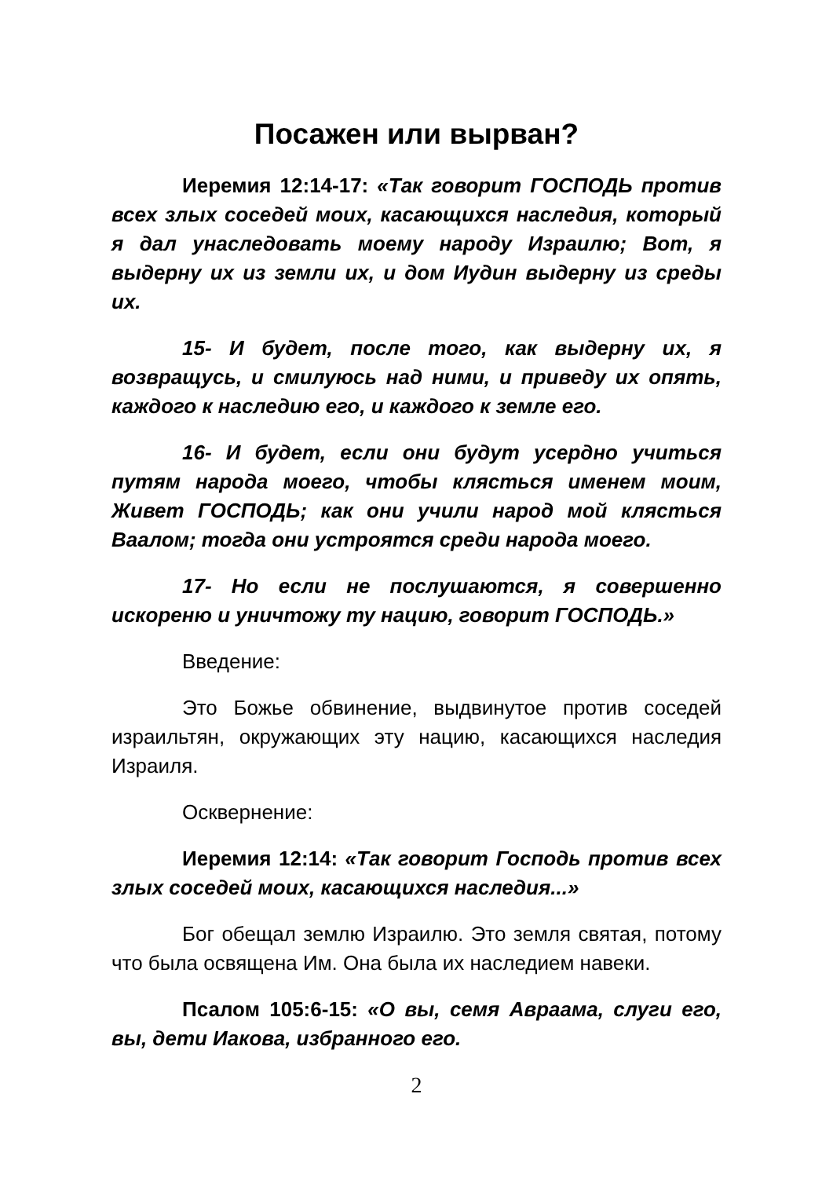Посажен или вырван?
Иеремия 12:14-17: «Так говорит ГОСПОДЬ против всех злых соседей моих, касающихся наследия, который я дал унаследовать моему народу Израилю; Вот, я выдерну их из земли их, и дом Иудин выдерну из среды их.
15- И будет, после того, как выдерну их, я возвращусь, и смилуюсь над ними, и приведу их опять, каждого к наследию его, и каждого к земле его.
16- И будет, если они будут усердно учиться путям народа моего, чтобы клясться именем моим, Живет ГОСПОДЬ; как они учили народ мой клясться Ваалом; тогда они устроятся среди народа моего.
17- Но если не послушаются, я совершенно искореню и уничтожу ту нацию, говорит ГОСПОДЬ.»
Введение:
Это Божье обвинение, выдвинутое против соседей израильтян, окружающих эту нацию, касающихся наследия Израиля.
Осквернение:
Иеремия 12:14: «Так говорит Господь против всех злых соседей моих, касающихся наследия...»
Бог обещал землю Израилю. Это земля святая, потому что была освящена Им. Она была их наследием навеки.
Псалом 105:6-15: «О вы, семя Авраама, слуги его, вы, дети Иакова, избранного его.
2